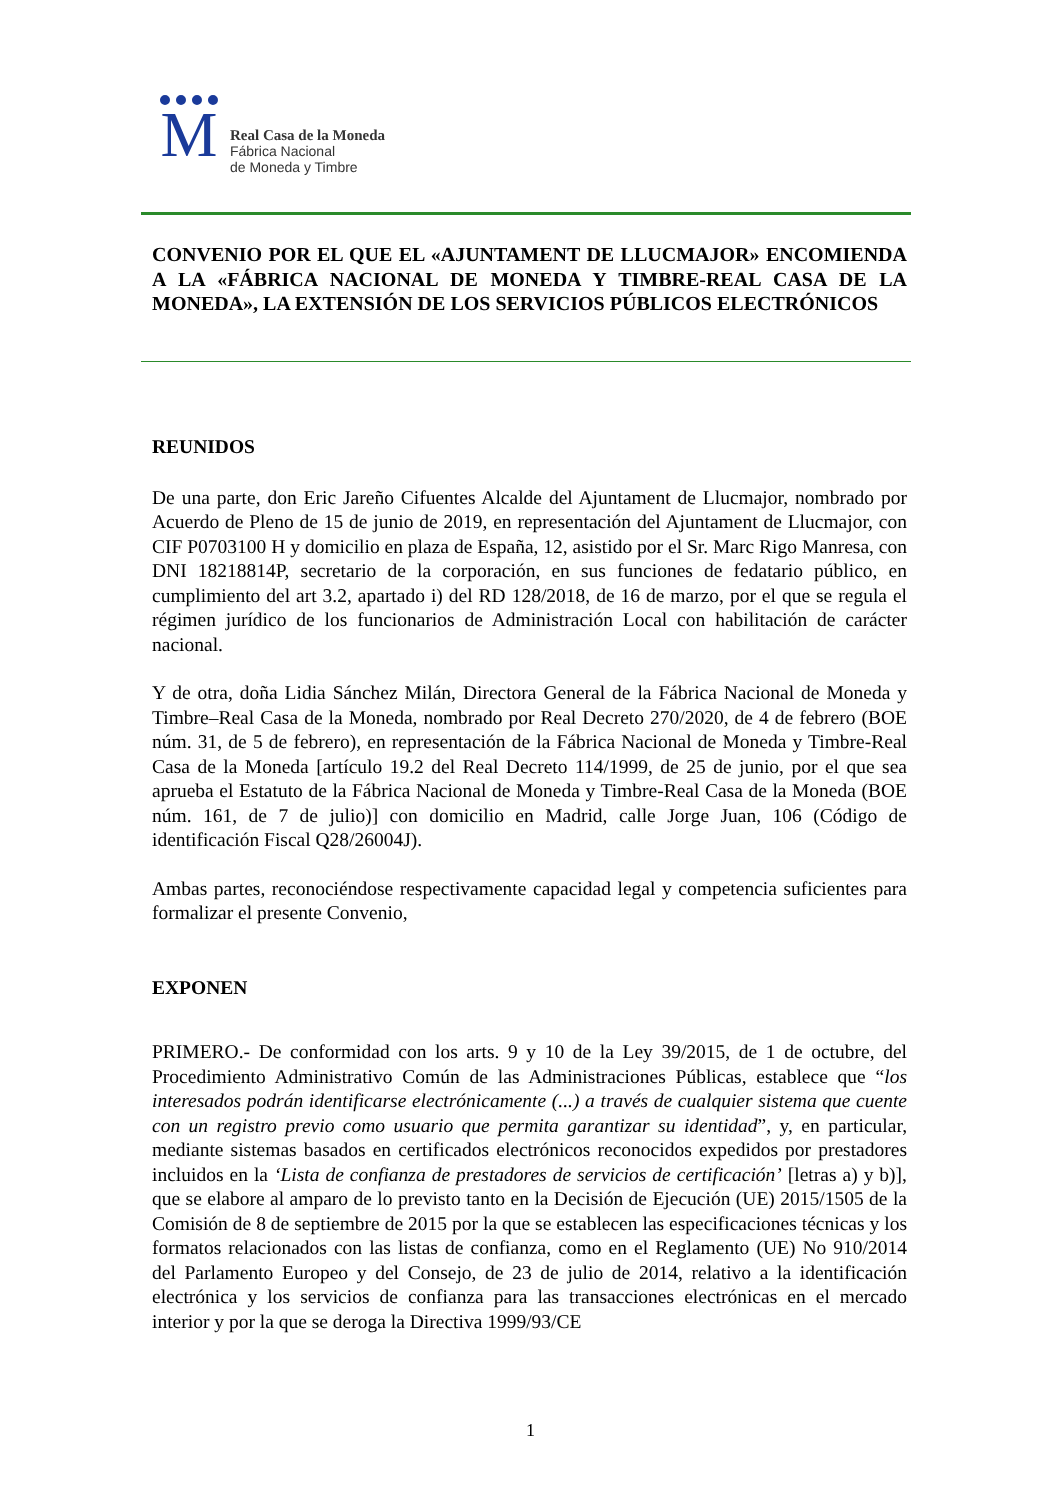M
Real Casa de la Moneda
Fábrica Nacional
de Moneda y Timbre
CONVENIO POR EL QUE EL «AJUNTAMENT DE LLUCMAJOR» ENCOMIENDA A LA «FÁBRICA NACIONAL DE MONEDA Y TIMBRE-REAL CASA DE LA MONEDA», LA EXTENSIÓN DE LOS SERVICIOS PÚBLICOS ELECTRÓNICOS
REUNIDOS
De una parte, don Eric Jareño Cifuentes Alcalde del Ajuntament de Llucmajor, nombrado por Acuerdo de Pleno de 15 de junio de 2019, en representación del Ajuntament de Llucmajor, con CIF P0703100 H y domicilio en plaza de España, 12, asistido por el Sr. Marc Rigo Manresa, con DNI 18218814P, secretario de la corporación, en sus funciones de fedatario público, en cumplimiento del art 3.2, apartado i) del RD 128/2018, de 16 de marzo, por el que se regula el régimen jurídico de los funcionarios de Administración Local con habilitación de carácter nacional.
Y de otra, doña Lidia Sánchez Milán, Directora General de la Fábrica Nacional de Moneda y Timbre–Real Casa de la Moneda, nombrado por Real Decreto 270/2020, de 4 de febrero (BOE núm. 31, de 5 de febrero), en representación de la Fábrica Nacional de Moneda y Timbre-Real Casa de la Moneda [artículo 19.2 del Real Decreto 114/1999, de 25 de junio, por el que sea aprueba el Estatuto de la Fábrica Nacional de Moneda y Timbre-Real Casa de la Moneda (BOE núm. 161, de 7 de julio)] con domicilio en Madrid, calle Jorge Juan, 106 (Código de identificación Fiscal Q28/26004J).
Ambas partes, reconociéndose respectivamente capacidad legal y competencia suficientes para formalizar el presente Convenio,
EXPONEN
PRIMERO.- De conformidad con los arts. 9 y 10 de la Ley 39/2015, de 1 de octubre, del Procedimiento Administrativo Común de las Administraciones Públicas, establece que “los interesados podrán identificarse electrónicamente (...) a través de cualquier sistema que cuente con un registro previo como usuario que permita garantizar su identidad”, y, en particular, mediante sistemas basados en certificados electrónicos reconocidos expedidos por prestadores incluidos en la ‘Lista de confianza de prestadores de servicios de certificación’ [letras a) y b)], que se elabore al amparo de lo previsto tanto en la Decisión de Ejecución (UE) 2015/1505 de la Comisión de 8 de septiembre de 2015 por la que se establecen las especificaciones técnicas y los formatos relacionados con las listas de confianza, como en el Reglamento (UE) No 910/2014 del Parlamento Europeo y del Consejo, de 23 de julio de 2014, relativo a la identificación electrónica y los servicios de confianza para las transacciones electrónicas en el mercado interior y por la que se deroga la Directiva 1999/93/CE
1